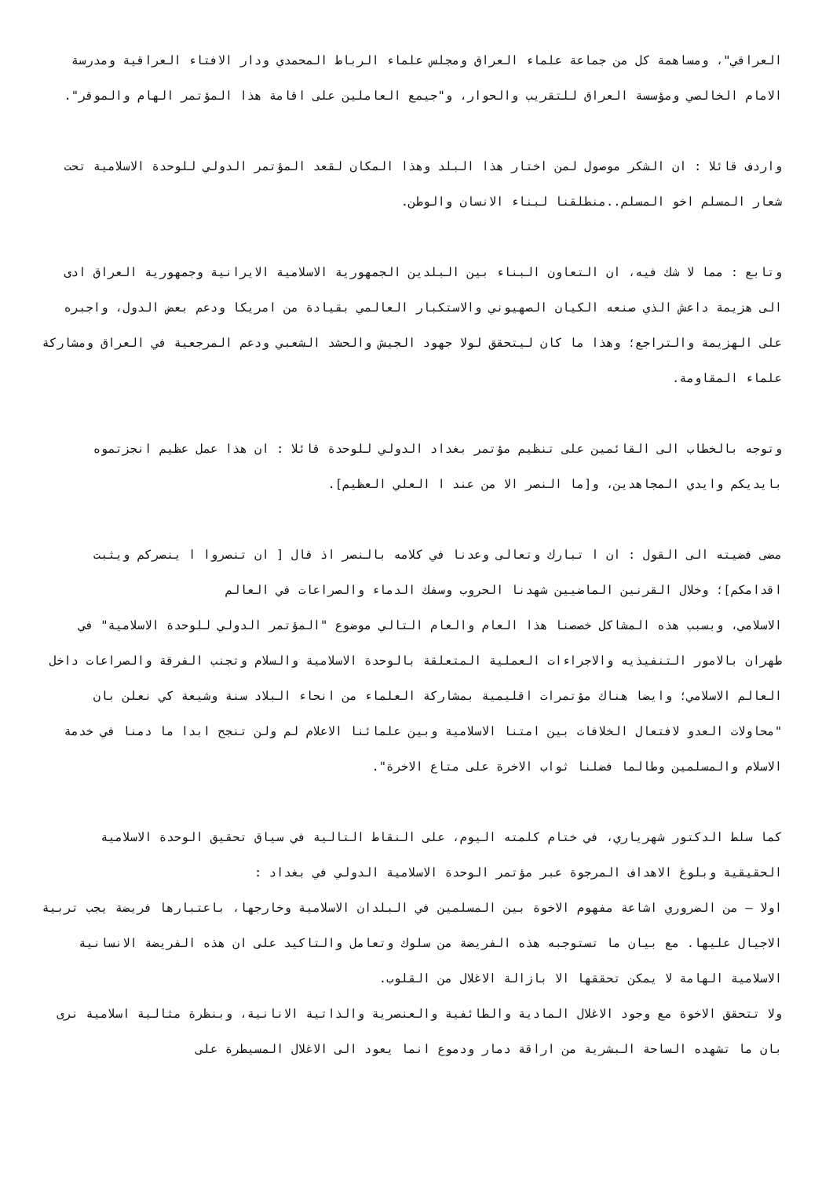العراقي"، ومساهمة كل من جماعة علماء العراق ومجلس علماء الرباط المحمدي ودار الافتاء العراقية ومدرسة الامام الخالصي ومؤسسة العراق للتقريب والحوار، و"جيمع العاملين على اقامة هذا المؤتمر الهام والموقر".
واردف قائلا : ان الشكر موصول لمن اختار هذا البلد وهذا المكان لقعد المؤتمر الدولي للوحدة الاسلامية تحت شعار المسلم اخو المسلم..منطلقنا لبناء الانسان والوطن.
وتابع : مما لا شك فيه، ان التعاون البناء بين البلدين الجمهورية الاسلامية الايرانية وجمهورية العراق ادى الى هزيمة داعش الذي صنعه الكيان الصهيوني والاستكبار العالمي بقيادة من امريكا ودعم بعض الدول، واجبره على الهزيمة والتراجع؛ وهذا ما كان ليتحقق لولا جهود الجيش والحشد الشعبي ودعم المرجعية في العراق ومشاركة علماء المقاومة.
وتوجه بالخطاب الى القائمين على تنظيم مؤتمر بغداد الدولي للوحدة قائلا : ان هذا عمل عظيم انجزتموه بايديكم وايدي المجاهدين، و[ما النصر الا من عند ا العلي العظيم].
مضى فضيته الى القول : ان ا تبارك وتعالى وعدنا في كلامه بالنصر اذ قال [ ان تنصروا ا ينصركم ويثبت اقدامكم]؛ وخلال القرنين الماضيين شهدنا الحروب وسفك الدماء والصراعات في العالم
الاسلامي، وبسبب هذه المشاكل خصصنا هذا العام والعام التالي موضوع "المؤتمر الدولي للوحدة الاسلامية" في طهران بالامور التنفيذيه والاجراءات العملية المتعلقة بالوحدة الاسلامية والسلام وتجنب الفرقة والصراعات داخل العالم الاسلامي؛ وايضا هناك مؤتمرات اقليمية بمشاركة العلماء من انحاء البلاد سنة وشيعة كي نعلن بان "محاولات العدو لافتعال الخلافات بين امتنا الاسلامية وبين علمائنا الاعلام لم ولن تنجح ابدا ما دمنا في خدمة الاسلام والمسلمين وطالما فضلنا ثواب الاخرة على متاع الاخرة".
كما سلط الدكتور شهرياري، في ختام كلمته اليوم، على النقاط التالية في سياق تحقيق الوحدة الاسلامية الحقيقية وبلوغ الاهداف المرجوة عبر مؤتمر الوحدة الاسلامية الدولي في بغداد :
اولا – من الضروري اشاعة مفهوم الاخوة بين المسلمين في البلدان الاسلامية وخارجها، باعتبارها فريضة يجب تربية الاجيال عليها. مع بيان ما تستوجبه هذه الفريضة من سلوك وتعامل والتاكيد على ان هذه الفريضة الانسانية الاسلامية الهامة لا يمكن تحققها الا بازالة الاغلال من القلوب.
ولا تتحقق الاخوة مع وجود الاغلال المادية والطائفية والعنصرية والذاتية الانانية، وبنظرة مثالية اسلامية نرى بان ما تشهده الساحة البشرية من اراقة دمار ودموع انما يعود الى الاغلال المسيطرة على